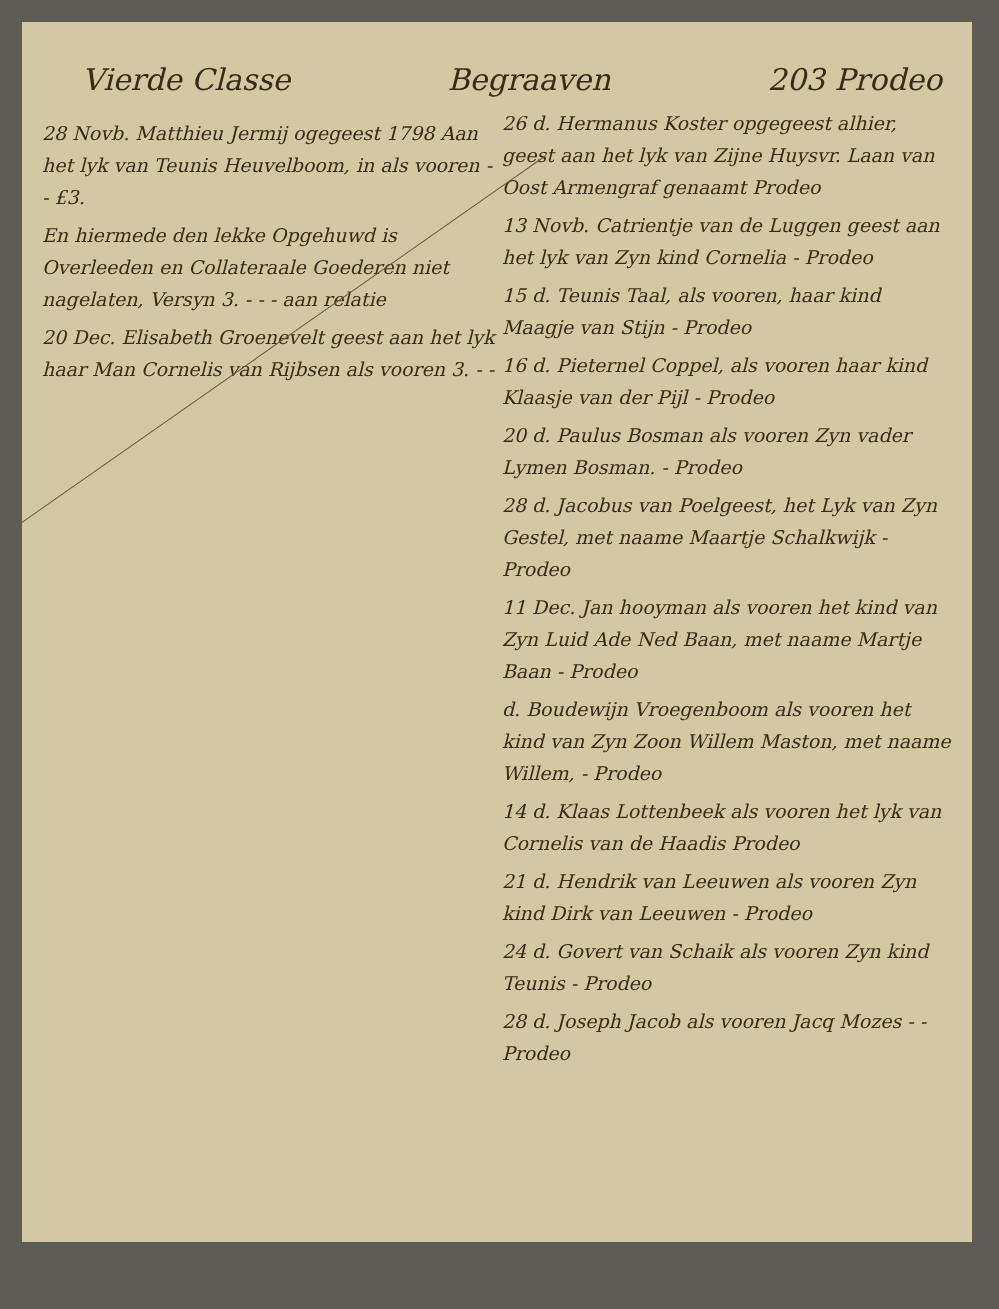Vierde Classe Begraaven 203 Prodeo
28 Novb. Matthieu Jermij ogegeest 1798 Aan het lyk van Teunis Heuvelboom, in als vooren - - £3.
En hiermede den lekke Opgehuwd is Overleeden en Collateraale Goederen niet nagelaten, Versyn 3. - - - aan relatie
20 Dec. Elisabeth Groenevelt geest aan het lyk haar Man Cornelis van Rijbsen als vooren 3. - -
26 d. Hermanus Koster opgegeest alhier, geest aan het lyk van Zijne Huysvr. Laan van Oost Armengraf genaamt Prodeo
13 Novb. Catrientje van de Luggen geest aan het lyk van Zyn kind Cornelia - Prodeo
15 d. Teunis Taal, als vooren, haar kind Maagje van Stijn - Prodeo
16 d. Pieternel Coppel, als vooren haar kind Klaasje van der Pijl - Prodeo
20 d. Paulus Bosman als vooren Zyn vader Lymen Bosman. - Prodeo
28 d. Jacobus van Poelgeest, het Lyk van Zyn Gestel, met naame Maartje Schalkwijk - Prodeo
11 Dec. Jan hooyman als vooren het kind van Zyn Luid Ade Ned Baan, met naame Martje Baan - Prodeo
d. Boudewijn Vroegenboom als vooren het kind van Zyn Zoon Willem Maston, met naame Willem, - Prodeo
14 d. Klaas Lottenbeek als vooren het lyk van Cornelis van de Haadis Prodeo
21 d. Hendrik van Leeuwen als vooren Zyn kind Dirk van Leeuwen - Prodeo
24 d. Govert van Schaik als vooren Zyn kind Teunis - Prodeo
28 d. Joseph Jacob als vooren Jacq Mozes - - Prodeo